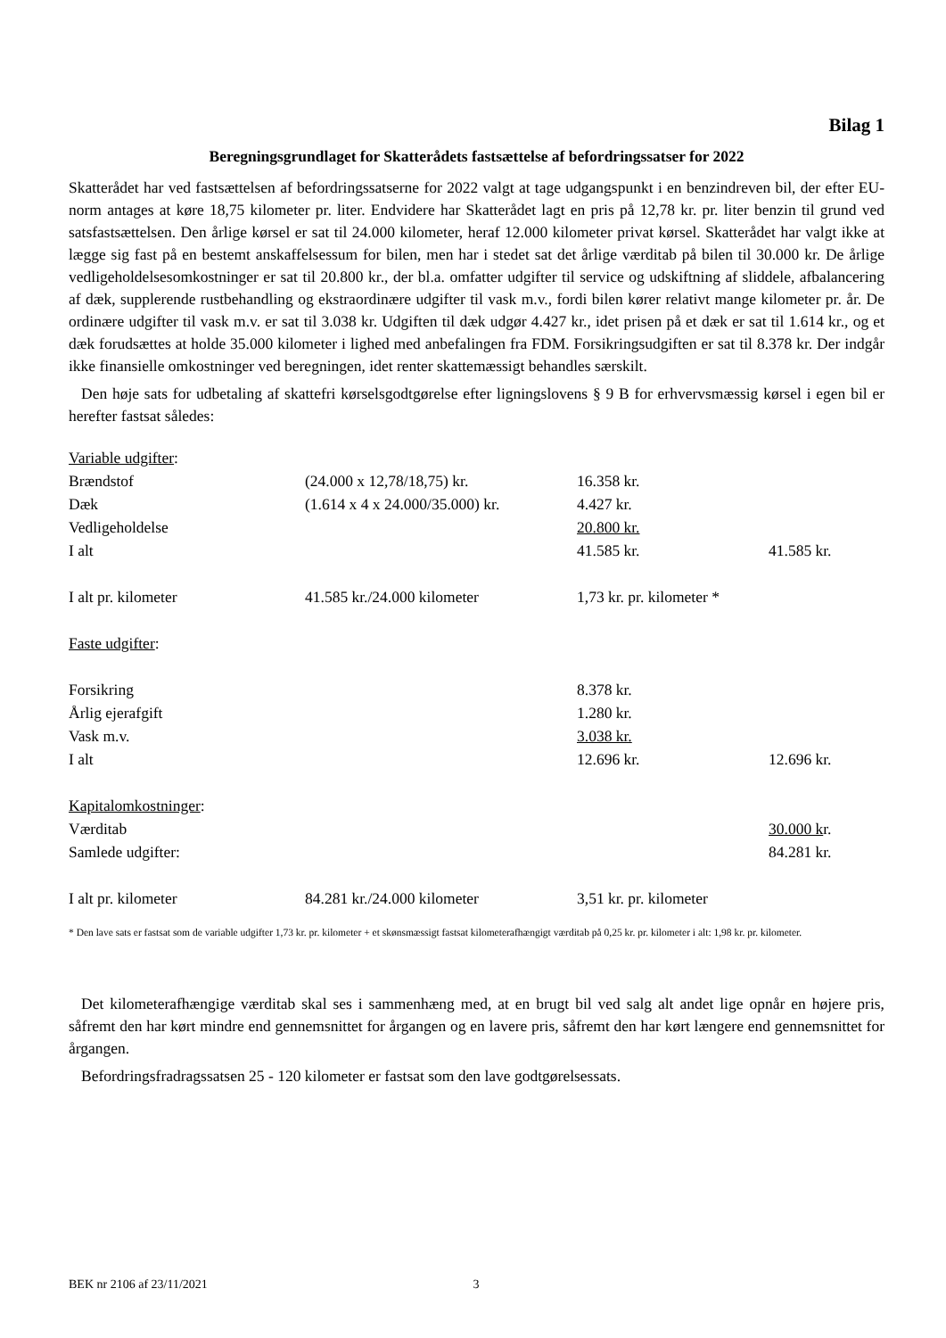Bilag 1
Beregningsgrundlaget for Skatterådets fastsættelse af befordringssatser for 2022
Skatterådet har ved fastsættelsen af befordringssatserne for 2022 valgt at tage udgangspunkt i en benzindreven bil, der efter EU-norm antages at køre 18,75 kilometer pr. liter. Endvidere har Skatterådet lagt en pris på 12,78 kr. pr. liter benzin til grund ved satsfastsættelsen. Den årlige kørsel er sat til 24.000 kilometer, heraf 12.000 kilometer privat kørsel. Skatterådet har valgt ikke at lægge sig fast på en bestemt anskaffelsessum for bilen, men har i stedet sat det årlige værditab på bilen til 30.000 kr. De årlige vedligeholdelsesomkostninger er sat til 20.800 kr., der bl.a. omfatter udgifter til service og udskiftning af sliddele, afbalancering af dæk, supplerende rustbehandling og ekstraordinære udgifter til vask m.v., fordi bilen kører relativt mange kilometer pr. år. De ordinære udgifter til vask m.v. er sat til 3.038 kr. Udgiften til dæk udgør 4.427 kr., idet prisen på et dæk er sat til 1.614 kr., og et dæk forudsættes at holde 35.000 kilometer i lighed med anbefalingen fra FDM. Forsikringsudgiften er sat til 8.378 kr. Der indgår ikke finansielle omkostninger ved beregningen, idet renter skattemæssigt behandles særskilt.
Den høje sats for udbetaling af skattefri kørselsgodtgørelse efter ligningslovens § 9 B for erhvervsmæssig kørsel i egen bil er herefter fastsat således:
| Variable udgifter : | | | |
| Brændstof | (24.000 x 12,78/18,75) kr. | 16.358 kr. | |
| Dæk | (1.614 x 4 x 24.000/35.000) kr. | 4.427 kr. | |
| Vedligeholdelse | | 20.800 kr. | |
| I alt | | 41.585 kr. | 41.585 kr. |
| I alt pr. kilometer | 41.585 kr./24.000 kilometer | 1,73 kr. pr. kilometer * | |
| Faste udgifter : | | | |
| Forsikring | | 8.378 kr. | |
| Årlig ejerafgift | | 1.280 kr. | |
| Vask m.v. | | 3.038 kr. | |
| I alt | | 12.696 kr. | 12.696 kr. |
| Kapitalomkostninger : | | | |
| Værditab | | | 30.000 k r. |
| Samlede udgifter: | | | 84.281 kr. |
| I alt pr. kilometer | 84.281 kr./24.000 kilometer | 3,51 kr. pr. kilometer | |
* Den lave sats er fastsat som de variable udgifter 1,73 kr. pr. kilometer + et skønsmæssigt fastsat kilometerafhængigt værditab på 0,25 kr. pr. kilometer i alt: 1,98 kr. pr. kilometer.
Det kilometerafhængige værditab skal ses i sammenhæng med, at en brugt bil ved salg alt andet lige opnår en højere pris, såfremt den har kørt mindre end gennemsnittet for årgangen og en lavere pris, såfremt den har kørt længere end gennemsnittet for årgangen.
Befordringsfradragssatsen 25 - 120 kilometer er fastsat som den lave godtgørelsessats.
BEK nr 2106 af 23/11/2021 3